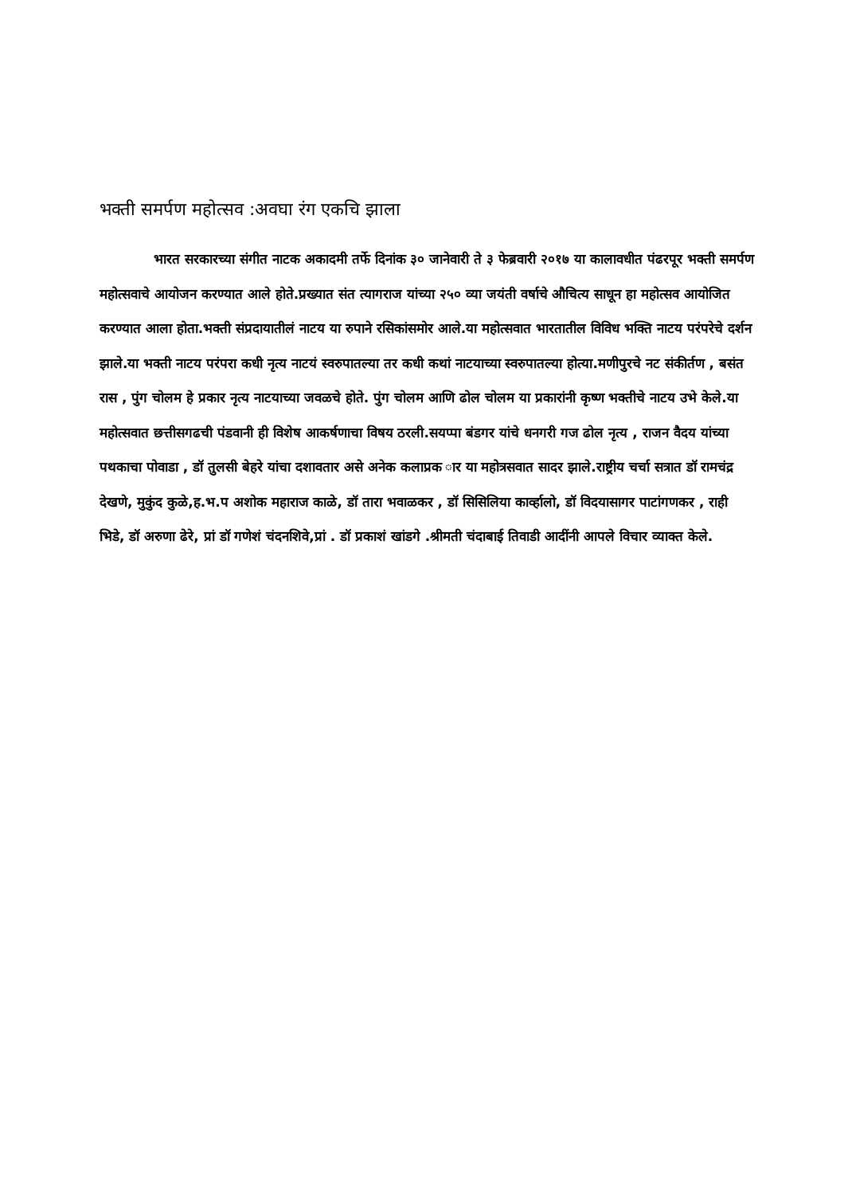भक्ती समर्पण महोत्सव :अवघा रंग एकचि झाला
भारत सरकारच्या संगीत नाटक अकादमी तर्फे दिनांक ३० जानेवारी ते ३ फेब्रवारी २०१७ या कालावधीत पंढरपूर भक्ती समर्पण महोत्सवाचे आयोजन करण्यात आले होते.प्रख्यात संत त्यागराज यांच्या २५० व्या जयंती वर्षाचे औचित्य साधून हा महोत्सव आयोजित करण्यात आला होता.भक्ती संप्रदायातीलं नाटय या रुपाने रसिकांसमोर आले.या महोत्सवात भारतातील विविध भक्ति नाटय परंपरेचे दर्शन झाले.या भक्ती नाटय परंपरा कधी नृत्य नाटयं स्वरुपातल्या तर कधी कथां नाटयाच्या स्वरुपातल्या होत्या.मणीपुरचे नट संकीर्तण , बसंत रास , पुंग चोलम हे प्रकार नृत्य नाटयाच्या जवळचे होते. पुंग चोलम आणि ढोल चोलम या प्रकारांनी कृष्ण भक्तीचे नाटय उभे केले.या महोत्सवात छत्तीसगढची पंडवानी ही विशेष आकर्षणाचा विषय ठरली.सयप्पा बंडगर यांचे धनगरी गज ढोल नृत्य , राजन वैदय यांच्या पथकाचा पोवाडा , डॉ तुलसी बेहरे यांचा दशावतार असे अनेक कलाप्रक ार या महोत्रसवात सादर झाले.राष्ट्रीय चर्चा सत्रात डॉ रामचंद्र देखणे, मुकुंद कुळे,ह.भ.प अशोक महाराज काळे, डॉ तारा भवाळकर , डॉ सिसिलिया कार्व्हालो, डॉ विदयासागर पाटांगणकर , राही भिडे, डॉ अरुणा ढेरे, प्रां डॉ गणेशं चंदनशिवे,प्रां . डॉ प्रकाशं खांडगे .श्रीमती चंदाबाई तिवाडी आदींनी आपले विचार व्याक्त केले.